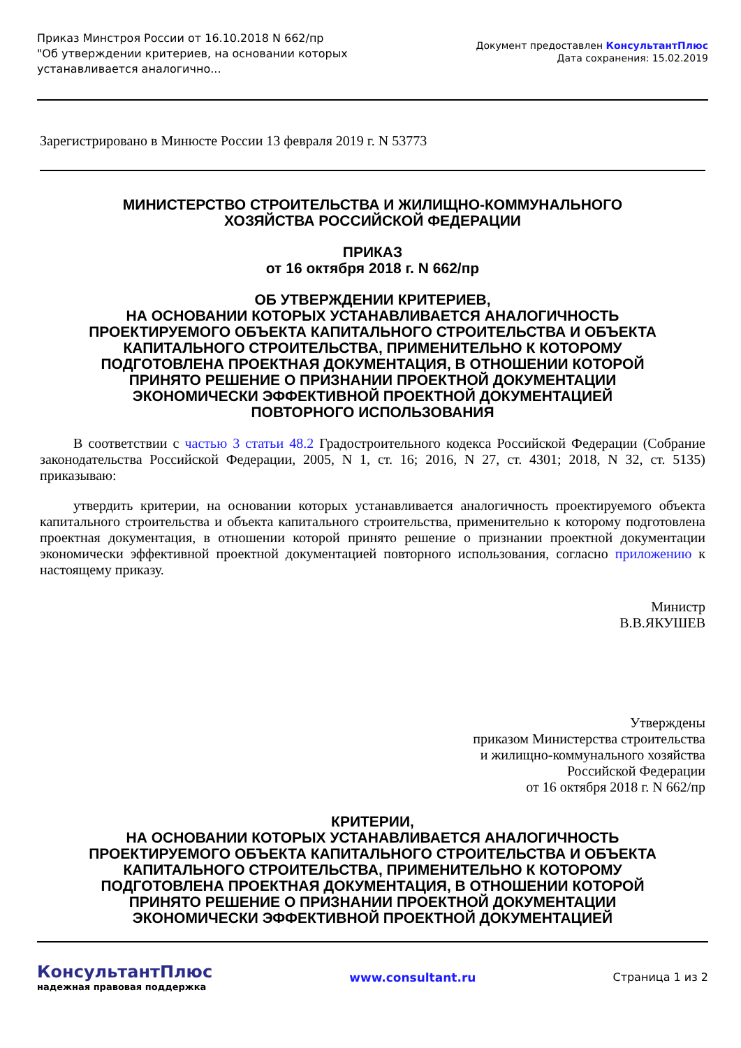Приказ Минстроя России от 16.10.2018 N 662/пр
"Об утверждении критериев, на основании которых
устанавливается аналогично...
Документ предоставлен КонсультантПлюс
Дата сохранения: 15.02.2019
Зарегистрировано в Минюсте России 13 февраля 2019 г. N 53773
МИНИСТЕРСТВО СТРОИТЕЛЬСТВА И ЖИЛИЩНО-КОММУНАЛЬНОГО
ХОЗЯЙСТВА РОССИЙСКОЙ ФЕДЕРАЦИИ
ПРИКАЗ
от 16 октября 2018 г. N 662/пр
ОБ УТВЕРЖДЕНИИ КРИТЕРИЕВ,
НА ОСНОВАНИИ КОТОРЫХ УСТАНАВЛИВАЕТСЯ АНАЛОГИЧНОСТЬ
ПРОЕКТИРУЕМОГО ОБЪЕКТА КАПИТАЛЬНОГО СТРОИТЕЛЬСТВА И ОБЪЕКТА
КАПИТАЛЬНОГО СТРОИТЕЛЬСТВА, ПРИМЕНИТЕЛЬНО К КОТОРОМУ
ПОДГОТОВЛЕНА ПРОЕКТНАЯ ДОКУМЕНТАЦИЯ, В ОТНОШЕНИИ КОТОРОЙ
ПРИНЯТО РЕШЕНИЕ О ПРИЗНАНИИ ПРОЕКТНОЙ ДОКУМЕНТАЦИИ
ЭКОНОМИЧЕСКИ ЭФФЕКТИВНОЙ ПРОЕКТНОЙ ДОКУМЕНТАЦИЕЙ
ПОВТОРНОГО ИСПОЛЬЗОВАНИЯ
В соответствии с частью 3 статьи 48.2 Градостроительного кодекса Российской Федерации (Собрание законодательства Российской Федерации, 2005, N 1, ст. 16; 2016, N 27, ст. 4301; 2018, N 32, ст. 5135) приказываю:
утвердить критерии, на основании которых устанавливается аналогичность проектируемого объекта капитального строительства и объекта капитального строительства, применительно к которому подготовлена проектная документация, в отношении которой принято решение о признании проектной документации экономически эффективной проектной документацией повторного использования, согласно приложению к настоящему приказу.
Министр
В.В.ЯКУШЕВ
Утверждены
приказом Министерства строительства
и жилищно-коммунального хозяйства
Российской Федерации
от 16 октября 2018 г. N 662/пр
КРИТЕРИИ,
НА ОСНОВАНИИ КОТОРЫХ УСТАНАВЛИВАЕТСЯ АНАЛОГИЧНОСТЬ
ПРОЕКТИРУЕМОГО ОБЪЕКТА КАПИТАЛЬНОГО СТРОИТЕЛЬСТВА И ОБЪЕКТА
КАПИТАЛЬНОГО СТРОИТЕЛЬСТВА, ПРИМЕНИТЕЛЬНО К КОТОРОМУ
ПОДГОТОВЛЕНА ПРОЕКТНАЯ ДОКУМЕНТАЦИЯ, В ОТНОШЕНИИ КОТОРОЙ
ПРИНЯТО РЕШЕНИЕ О ПРИЗНАНИИ ПРОЕКТНОЙ ДОКУМЕНТАЦИИ
ЭКОНОМИЧЕСКИ ЭФФЕКТИВНОЙ ПРОЕКТНОЙ ДОКУМЕНТАЦИЕЙ
КонсультантПлюс
надежная правовая поддержка
www.consultant.ru Страница 1 из 2